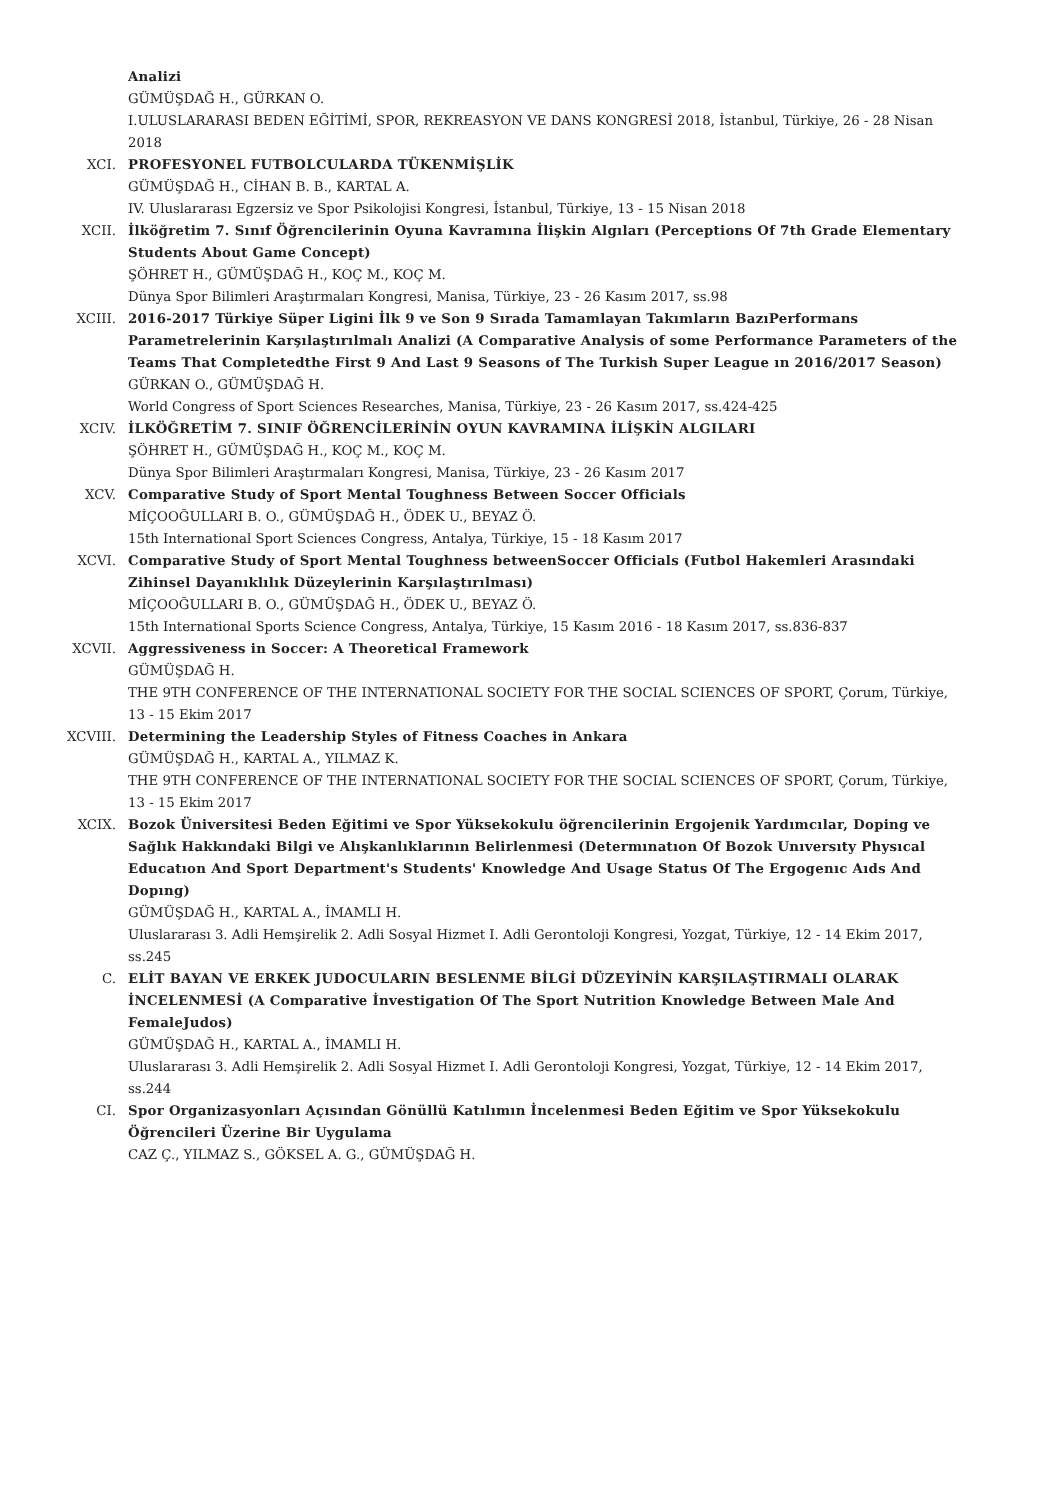Analizi
GÜMÜŞDAĞ H., GÜRKAN O.
I.ULUSLARARASI BEDEN EĞİTİMİ, SPOR, REKREASYON VE DANS KONGRESİ 2018, İstanbul, Türkiye, 26 - 28 Nisan 2018
XCI. PROFESYONEL FUTBOLCULARDA TÜKENMİŞLİK
GÜMÜŞDAĞ H., CİHAN B. B., KARTAL A.
IV. Uluslararası Egzersiz ve Spor Psikolojisi Kongresi, İstanbul, Türkiye, 13 - 15 Nisan 2018
XCII. İlköğretim 7. Sınıf Öğrencilerinin Oyuna Kavramına İlişkin Algıları (Perceptions Of 7th Grade Elementary Students About Game Concept)
ŞÖHRET H., GÜMÜŞDAĞ H., KOÇ M., KOÇ M.
Dünya Spor Bilimleri Araştırmaları Kongresi, Manisa, Türkiye, 23 - 26 Kasım 2017, ss.98
XCIII. 2016-2017 Türkiye Süper Ligini İlk 9 ve Son 9 Sırada Tamamlayan Takımların BazıPerformans Parametrelerinin Karşılaştırılmalı Analizi (A Comparative Analysis of some Performance Parameters of the Teams That Completedthe First 9 And Last 9 Seasons of The Turkish Super League ın 2016/2017 Season)
GÜRKAN O., GÜMÜŞDAĞ H.
World Congress of Sport Sciences Researches, Manisa, Türkiye, 23 - 26 Kasım 2017, ss.424-425
XCIV. İLKÖĞRETİM 7. SINIF ÖĞRENCİLERİNİN OYUN KAVRAMINA İLİŞKİN ALGILARI
ŞÖHRET H., GÜMÜŞDAĞ H., KOÇ M., KOÇ M.
Dünya Spor Bilimleri Araştırmaları Kongresi, Manisa, Türkiye, 23 - 26 Kasım 2017
XCV. Comparative Study of Sport Mental Toughness Between Soccer Officials
MİÇOOĞULLARI B. O., GÜMÜŞDAĞ H., ÖDEK U., BEYAZ Ö.
15th International Sport Sciences Congress, Antalya, Türkiye, 15 - 18 Kasım 2017
XCVI. Comparative Study of Sport Mental Toughness betweenSoccer Officials (Futbol Hakemleri Arasındaki Zihinsel Dayanıklılık Düzeylerinin Karşılaştırılması)
MİÇOOĞULLARI B. O., GÜMÜŞDAĞ H., ÖDEK U., BEYAZ Ö.
15th International Sports Science Congress, Antalya, Türkiye, 15 Kasım 2016 - 18 Kasım 2017, ss.836-837
XCVII. Aggressiveness in Soccer: A Theoretical Framework
GÜMÜŞDAĞ H.
THE 9TH CONFERENCE OF THE INTERNATIONAL SOCIETY FOR THE SOCIAL SCIENCES OF SPORT, Çorum, Türkiye, 13 - 15 Ekim 2017
XCVIII. Determining the Leadership Styles of Fitness Coaches in Ankara
GÜMÜŞDAĞ H., KARTAL A., YILMAZ K.
THE 9TH CONFERENCE OF THE INTERNATIONAL SOCIETY FOR THE SOCIAL SCIENCES OF SPORT, Çorum, Türkiye, 13 - 15 Ekim 2017
XCIX. Bozok Üniversitesi Beden Eğitimi ve Spor Yüksekokulu öğrencilerinin Ergojenik Yardımcılar, Doping ve Sağlık Hakkındaki Bilgi ve Alışkanlıklarının Belirlenmesi (Determınatıon Of Bozok Unıversıty Physıcal Educatıon And Sport Department's Students' Knowledge And Usage Status Of The Ergogenıc Aıds And Dopıng)
GÜMÜŞDAĞ H., KARTAL A., İMAMLI H.
Uluslararası 3. Adli Hemşirelik 2. Adli Sosyal Hizmet I. Adli Gerontoloji Kongresi, Yozgat, Türkiye, 12 - 14 Ekim 2017, ss.245
C. ELİT BAYAN VE ERKEK JUDOCULARIN BESLENME BİLGİ DÜZEYİNİN KARŞILAŞTIRMALI OLARAK İNCELENMESİ (A Comparative İnvestigation Of The Sport Nutrition Knowledge Between Male And FemaleJudos)
GÜMÜŞDAĞ H., KARTAL A., İMAMLI H.
Uluslararası 3. Adli Hemşirelik 2. Adli Sosyal Hizmet I. Adli Gerontoloji Kongresi, Yozgat, Türkiye, 12 - 14 Ekim 2017, ss.244
CI. Spor Organizasyonları Açısından Gönüllü Katılımın İncelenmesi Beden Eğitim ve Spor Yüksekokulu Öğrencileri Üzerine Bir Uygulama
CAZ Ç., YILMAZ S., GÖKSEL A. G., GÜMÜŞDAĞ H.